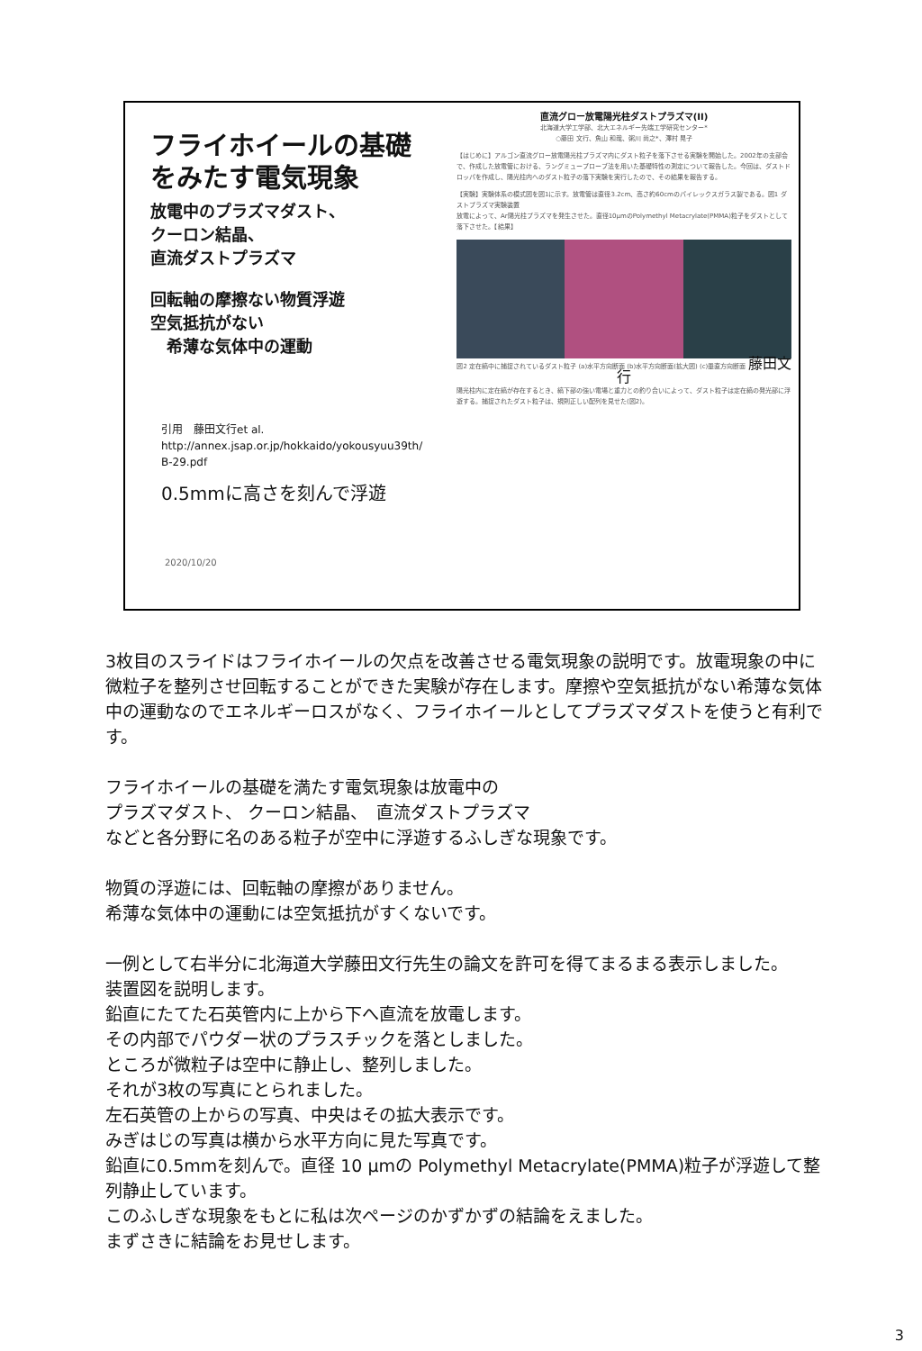フライホイールの基礎
をみたす電気現象
放電中のプラズマダスト、
クーロン結晶、
直流ダストプラズマ
回転軸の摩擦ない物質浮遊
空気抵抗がない
　希薄な気体中の運動
引用　藤田文行et al.
http://annex.jsap.or.jp/hokkaido/yokousyuu39th/
B-29.pdf
0.5mmに高さを刻んで浮遊
2020/10/20
直流グロー放電陽光柱ダストプラズマ(II)
北海道大学工学部、北大エネルギー先端工学研究センター*
○藤田 文行、魚山 和哉、粥川 尚之*、澤村 晃子
【はじめに】アルゴン直流グロー放電陽光柱プラズマ内にダスト粒子を落下させる実験を開始した。2002年の支部会で、作成した放電管における、ラングミュープローブ法を用いた基礎特性の測定について報告した。今回は、ダストドロッパを作成し、陽光柱内へのダスト粒子の落下実験を実行したので、その結果を報告する。
【実験】実験体系の模式図を図1に示す。放電管は直径3.2cm、高さ約60cmのパイレックスガラス製である。図1 ダストプラズマ実験装置
放電によって、Ar陽光柱プラズマを発生させた。直径10μmのPolymethyl Metacrylate(PMMA)粒子をダストとして落下させた。【結果】
図2 定在縞中に捕捉されているダスト粒子 (a)水平方向断面 (b)水平方向断面(拡大図) (c)垂直方向断面 藤田文行
陽光柱内に定在縞が存在するとき、縞下部の強い電場と重力との釣り合いによって、ダスト粒子は定在縞の発光部に浮遊する。捕捉されたダスト粒子は、規則正しい配列を見せた(図2)。
3枚目のスライドはフライホイールの欠点を改善させる電気現象の説明です。放電現象の中に微粒子を整列させ回転することができた実験が存在します。摩擦や空気抵抗がない希薄な気体中の運動なのでエネルギーロスがなく、フライホイールとしてプラズマダストを使うと有利です。
フライホイールの基礎を満たす電気現象は放電中の
プラズマダスト、 クーロン結晶、　直流ダストプラズマ
などと各分野に名のある粒子が空中に浮遊するふしぎな現象です。
物質の浮遊には、回転軸の摩擦がありません。
希薄な気体中の運動には空気抵抗がすくないです。
一例として右半分に北海道大学藤田文行先生の論文を許可を得てまるまる表示しました。
装置図を説明します。
鉛直にたてた石英管内に上から下へ直流を放電します。
その内部でパウダー状のプラスチックを落としました。
ところが微粒子は空中に静止し、整列しました。
それが3枚の写真にとられました。
左石英管の上からの写真、中央はその拡大表示です。
みぎはじの写真は横から水平方向に見た写真です。
鉛直に0.5mmを刻んで。直径 10 μmの Polymethyl Metacrylate(PMMA)粒子が浮遊して整列静止しています。
このふしぎな現象をもとに私は次ページのかずかずの結論をえました。
まずさきに結論をお見せします。
3